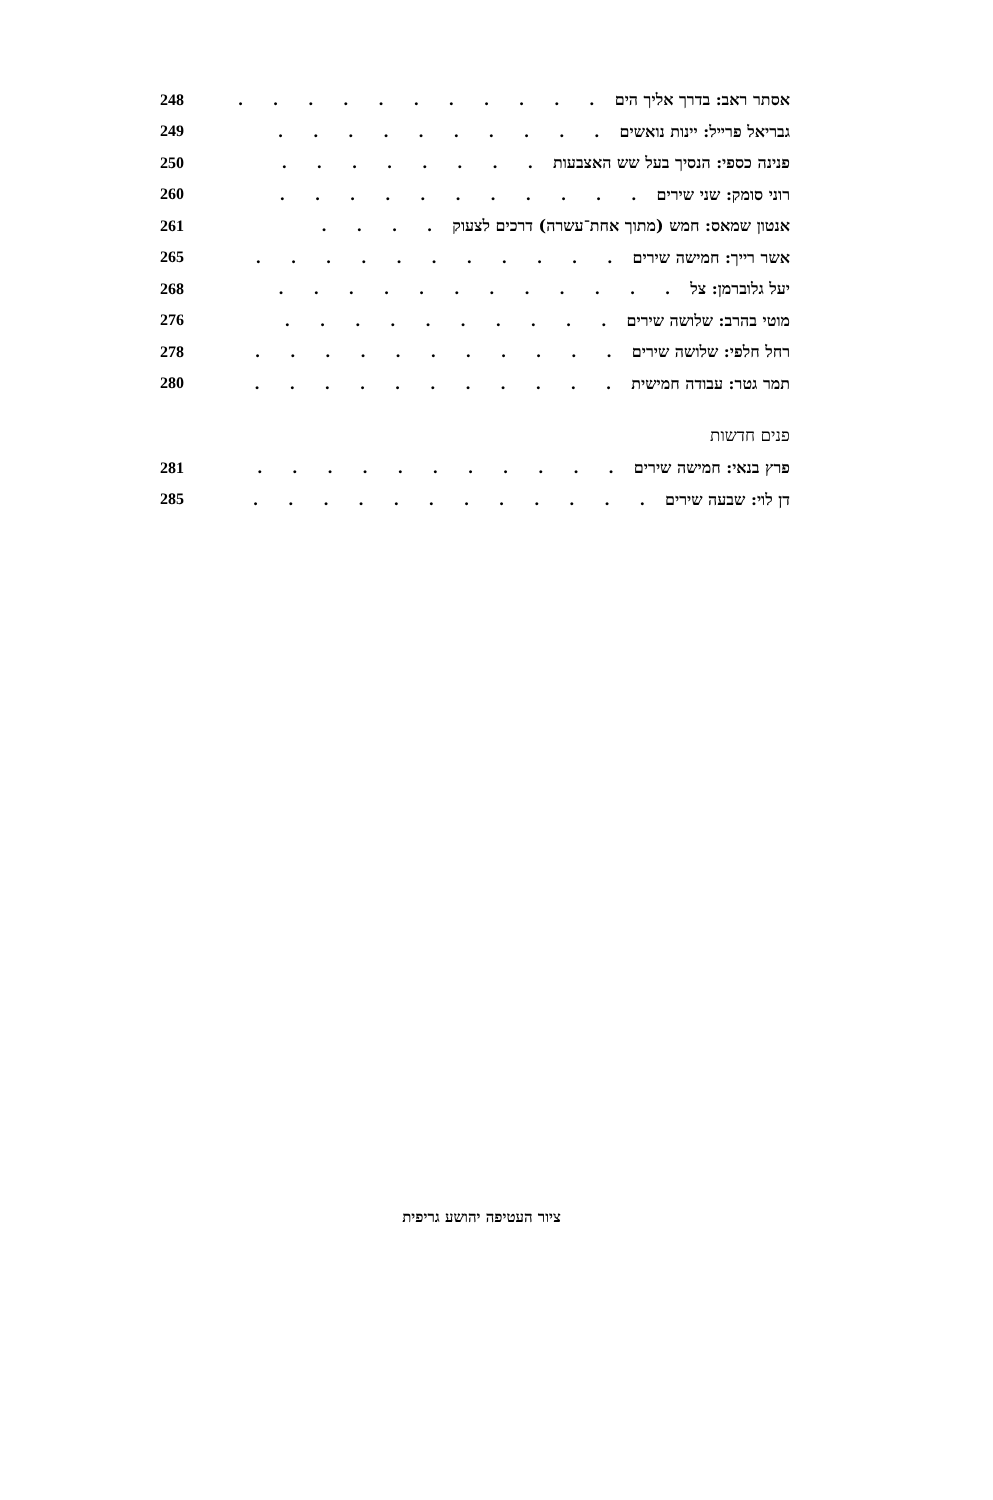אסתר ראב: בדרך אליך הים. . . . . . . . . . . 248
גבריאל פרייל: יינות נואשים. . . . . . . . . . 249
פנינה כספי: הנסיך בעל שש האצבעות. . . . . . . . 250
רוני סומק: שני שירים. . . . . . . . . . . 260
אנטון שמאס: חמש (מתוך אחת־עשרה) דרכים לצעוק. . . . 261
אשר רייך: חמישה שירים. . . . . . . . . . . 265
יעל גלוברמן: צל. . . . . . . . . . . . 268
מוטי בהרב: שלושה שירים. . . . . . . . . . 276
רחל חלפי: שלושה שירים. . . . . . . . . . . 278
תמר גטר: עבודה חמישית. . . . . . . . . . . 280
פנים חדשות
פרץ בנאי: חמישה שירים. . . . . . . . . . . 281
דן לוי: שבעה שירים. . . . . . . . . . . . 285
ציור העטיפה יהושע גריפית